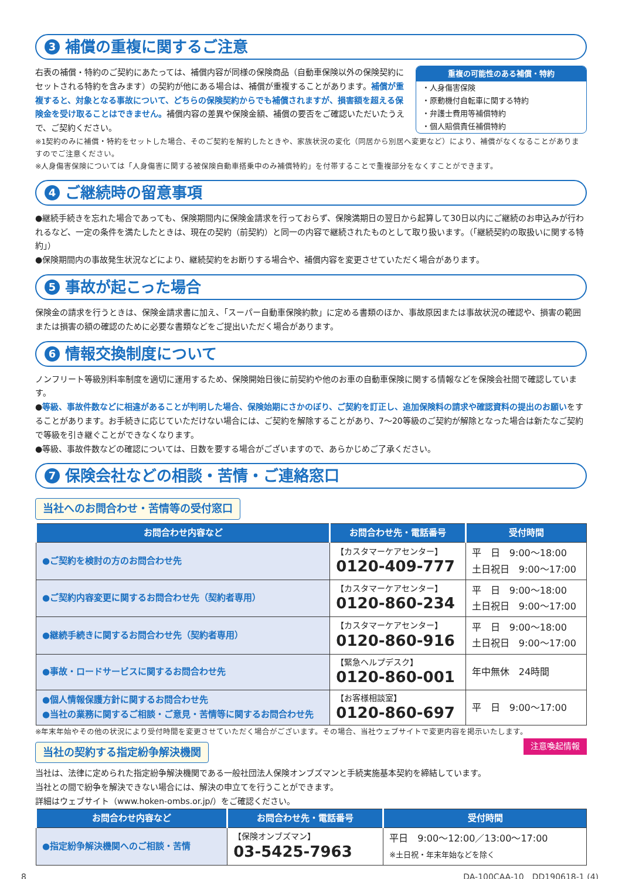3 補償の重複に関するご注意
重複の可能性のある補償・特約
・人身傷害保険
・原動機付自転車に関する特約
・弁護士費用等補償特約
・個人賠償責任補償特約
右表の補償・特約のご契約にあたっては、補償内容が同様の保険商品（自動車保険以外の保険契約にセットされる特約を含みます）の契約が他にある場合は、補償が重複することがあります。補償が重複すると、対象となる事故について、どちらの保険契約からでも補償されますが、損害額を超える保険金を受け取ることはできません。補償内容の差異や保険金額、補償の要否をご確認いただいたうえで、ご契約ください。
※1契約のみに補償・特約をセットした場合、そのご契約を解約したときや、家族状況の変化（同居から別居へ変更など）により、補償がなくなることがありますのでご注意ください。
※人身傷害保険については「人身傷害に関する被保険自動車搭乗中のみ補償特約」を付帯することで重複部分をなくすことができます。
4 ご継続時の留意事項
●継続手続きを忘れた場合であっても、保険期間内に保険金請求を行っておらず、保険満期日の翌日から起算して30日以内にご継続のお申込みが行われるなど、一定の条件を満たしたときは、現在の契約（前契約）と同一の内容で継続されたものとして取り扱います。（「継続契約の取扱いに関する特約」）
●保険期間内の事故発生状況などにより、継続契約をお断りする場合や、補償内容を変更させていただく場合があります。
5 事故が起こった場合
保険金の請求を行うときは、保険金請求書に加え、「スーパー自動車保険約款」に定める書類のほか、事故原因または事故状況の確認や、損害の範囲または損害の額の確認のために必要な書類などをご提出いただく場合があります。
6 情報交換制度について
ノンフリート等級別料率制度を適切に運用するため、保険開始日後に前契約や他のお車の自動車保険に関する情報などを保険会社間で確認しています。
●等級、事故件数などに相違があることが判明した場合、保険始期にさかのぼり、ご契約を訂正し、追加保険料の請求や確認資料の提出のお願いをすることがあります。お手続きに応じていただけない場合には、ご契約を解除することがあり、7～20等級のご契約が解除となった場合は新たなご契約で等級を引き継ぐことができなくなります。
●等級、事故件数などの確認については、日数を要する場合がございますので、あらかじめご了承ください。
7 保険会社などの相談・苦情・ご連絡窓口
当社へのお問合わせ・苦情等の受付窓口
| お問合わせ内容など | お問合わせ先・電話番号 | 受付時間 |
| --- | --- | --- |
| ●ご契約を検討の方のお問合わせ先 | 【カスタマーケアセンター】 0120-409-777 | 平 日 9:00～18:00 土日祝日 9:00～17:00 |
| ●ご契約内容変更に関するお問合わせ先（契約者専用） | 【カスタマーケアセンター】 0120-860-234 | 平 日 9:00～18:00 土日祝日 9:00～17:00 |
| ●継続手続きに関するお問合わせ先（契約者専用） | 【カスタマーケアセンター】 0120-860-916 | 平 日 9:00～18:00 土日祝日 9:00～17:00 |
| ●事故・ロードサービスに関するお問合わせ先 | 【緊急ヘルプデスク】 0120-860-001 | 年中無休 24時間 |
| ●個人情報保護方針に関するお問合わせ先 ●当社の業務に関するご相談・ご意見・苦情等に関するお問合わせ先 | 【お客様相談室】 0120-860-697 | 平 日 9:00～17:00 |
※年末年始やその他の状況により受付時間を変更させていただく場合がございます。その場合、当社ウェブサイトで変更内容を掲示いたします。
注意喚起情報
当社の契約する指定紛争解決機関
当社は、法律に定められた指定紛争解決機関である一般社団法人保険オンブズマンと手続実施基本契約を締結しています。
当社との間で紛争を解決できない場合には、解決の申立てを行うことができます。
詳細はウェブサイト（www.hoken-ombs.or.jp/）をご確認ください。
| お問合わせ内容など | お問合わせ先・電話番号 | 受付時間 |
| --- | --- | --- |
| ●指定紛争解決機関へのご相談・苦情 | 【保険オンブズマン】 03-5425-7963 | 平日 9:00～12:00／13:00～17:00 ※土日祝・年末年始などを除く |
8 DA-100CAA-10　DD190618-1 (4)